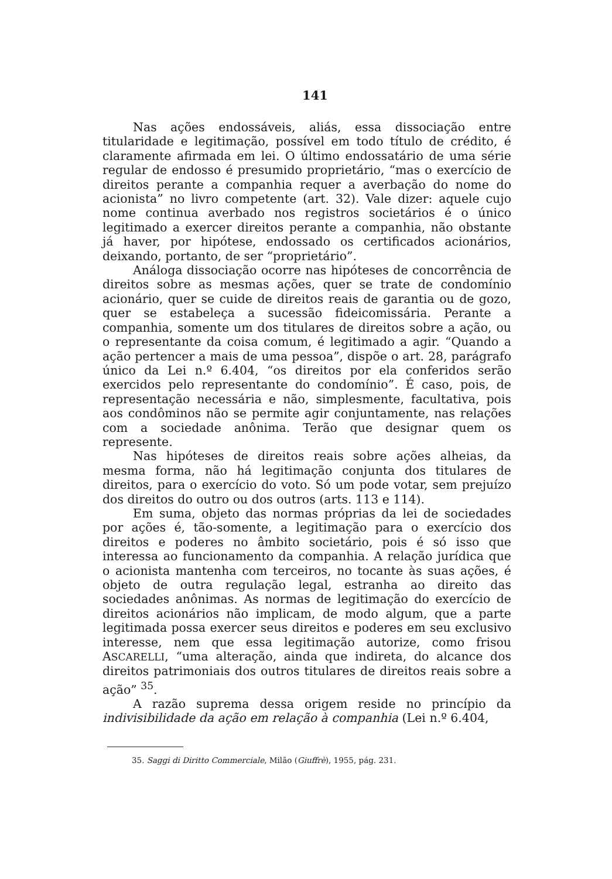141
Nas ações endossáveis, aliás, essa dissociação entre titularidade e legitimação, possível em todo título de crédito, é claramente afirmada em lei. O último endossatário de uma série regular de endosso é presumido proprietário, “mas o exercício de direitos perante a companhia requer a averbação do nome do acionista” no livro competente (art. 32). Vale dizer: aquele cujo nome continua averbado nos registros societários é o único legitimado a exercer direitos perante a companhia, não obstante já haver, por hipótese, endossado os certificados acionários, deixando, portanto, de ser “proprietário”.
Análoga dissociação ocorre nas hipóteses de concorrência de direitos sobre as mesmas ações, quer se trate de condomínio acionário, quer se cuide de direitos reais de garantia ou de gozo, quer se estabeleça a sucessão fideicomissária. Perante a companhia, somente um dos titulares de direitos sobre a ação, ou o representante da coisa comum, é legitimado a agir. “Quando a ação pertencer a mais de uma pessoa”, dispõe o art. 28, parágrafo único da Lei n.º 6.404, “os direitos por ela conferidos serão exercidos pelo representante do condomínio”. É caso, pois, de representação necessária e não, simplesmente, facultativa, pois aos condôminos não se permite agir conjuntamente, nas relações com a sociedade anônima. Terão que designar quem os represente.
Nas hipóteses de direitos reais sobre ações alheias, da mesma forma, não há legitimação conjunta dos titulares de direitos, para o exercício do voto. Só um pode votar, sem prejuízo dos direitos do outro ou dos outros (arts. 113 e 114).
Em suma, objeto das normas próprias da lei de sociedades por ações é, tão-somente, a legitimação para o exercício dos direitos e poderes no âmbito societário, pois é só isso que interessa ao funcionamento da companhia. A relação jurídica que o acionista mantenha com terceiros, no tocante às suas ações, é objeto de outra regulação legal, estranha ao direito das sociedades anônimas. As normas de legitimação do exercício de direitos acionários não implicam, de modo algum, que a parte legitimada possa exercer seus direitos e poderes em seu exclusivo interesse, nem que essa legitimação autorize, como frisou ASCARELLI, “uma alteração, ainda que indireta, do alcance dos direitos patrimoniais dos outros titulares de direitos reais sobre a ação” <sup>35</sup>.
A razão suprema dessa origem reside no princípio da indivisibilidade da ação em relação à companhia (Lei n.º 6.404,
35. Saggi di Diritto Commerciale, Milão (Giuffrè), 1955, pág. 231.